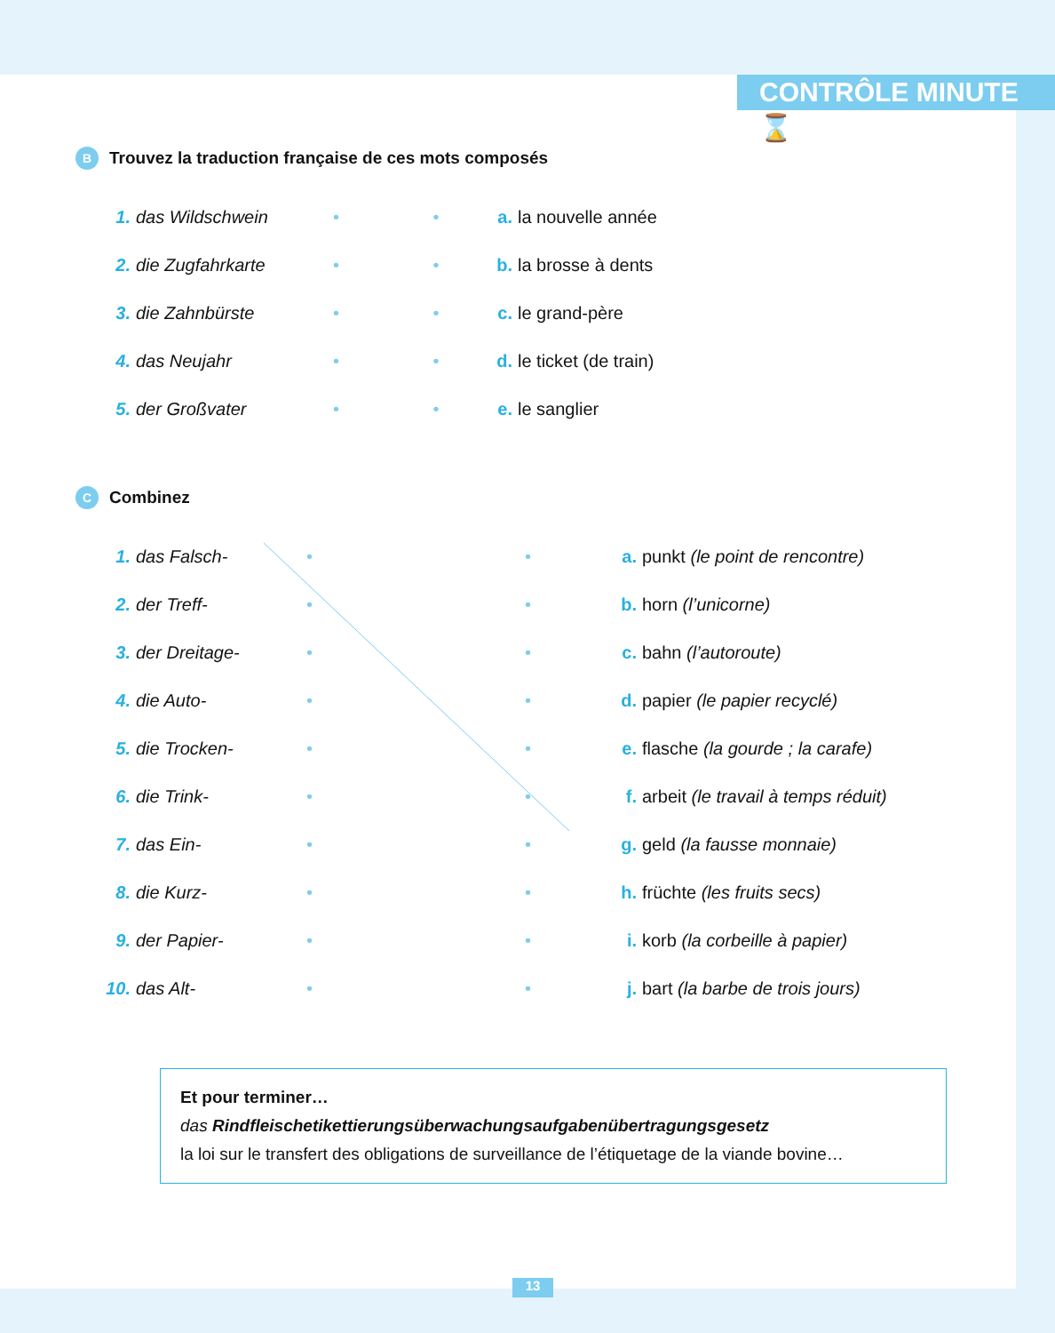CONTRÔLE MINUTE ⌛
B Trouvez la traduction française de ces mots composés
1. das Wildschwein • • a. la nouvelle année
2. die Zugfahrkarte • • b. la brosse à dents
3. die Zahnbürste • • c. le grand-père
4. das Neujahr • • d. le ticket (de train)
5. der Großvater • • e. le sanglier
C Combinez
1. das Falsch- • • a. punkt (le point de rencontre)
2. der Treff- • • b. horn (l’unicorne)
3. der Dreitage- • • c. bahn (l’autoroute)
4. die Auto- • • d. papier (le papier recyclé)
5. die Trocken- • • e. flasche (la gourde ; la carafe)
6. die Trink- • • f. arbeit (le travail à temps réduit)
7. das Ein- • • g. geld (la fausse monnaie)
8. die Kurz- • • h. früchte (les fruits secs)
9. der Papier- • • i. korb (la corbeille à papier)
10. das Alt- • • j. bart (la barbe de trois jours)
Et pour terminer…
das Rindfleischetikettierungsüberwachungsaufgabenübertragungsgesetz
la loi sur le transfert des obligations de surveillance de l’étiquetage de la viande bovine…
13